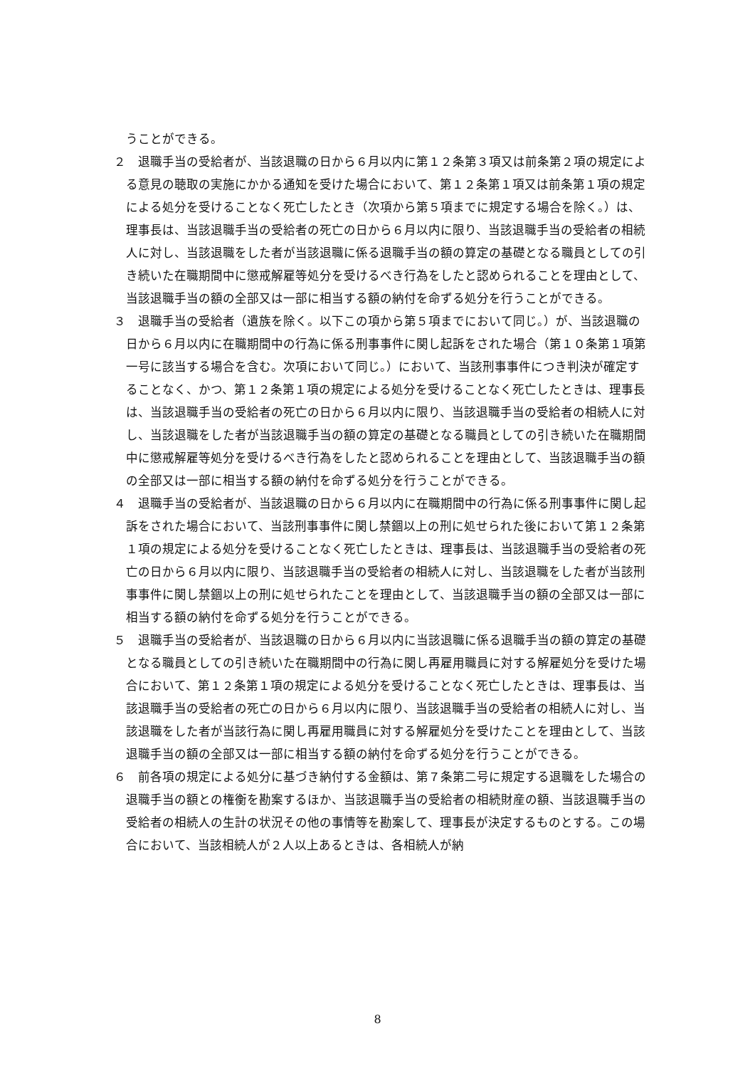うことができる。
２　退職手当の受給者が、当該退職の日から６月以内に第１２条第３項又は前条第２項の規定による意見の聴取の実施にかかる通知を受けた場合において、第１２条第１項又は前条第１項の規定による処分を受けることなく死亡したとき（次項から第５項までに規定する場合を除く。）は、理事長は、当該退職手当の受給者の死亡の日から６月以内に限り、当該退職手当の受給者の相続人に対し、当該退職をした者が当該退職に係る退職手当の額の算定の基礎となる職員としての引き続いた在職期間中に懲戒解雇等処分を受けるべき行為をしたと認められることを理由として、当該退職手当の額の全部又は一部に相当する額の納付を命ずる処分を行うことができる。
３　退職手当の受給者（遺族を除く。以下この項から第５項までにおいて同じ。）が、当該退職の日から６月以内に在職期間中の行為に係る刑事事件に関し起訴をされた場合（第１０条第１項第一号に該当する場合を含む。次項において同じ。）において、当該刑事事件につき判決が確定することなく、かつ、第１２条第１項の規定による処分を受けることなく死亡したときは、理事長は、当該退職手当の受給者の死亡の日から６月以内に限り、当該退職手当の受給者の相続人に対し、当該退職をした者が当該退職手当の額の算定の基礎となる職員としての引き続いた在職期間中に懲戒解雇等処分を受けるべき行為をしたと認められることを理由として、当該退職手当の額の全部又は一部に相当する額の納付を命ずる処分を行うことができる。
４　退職手当の受給者が、当該退職の日から６月以内に在職期間中の行為に係る刑事事件に関し起訴をされた場合において、当該刑事事件に関し禁錮以上の刑に処せられた後において第１２条第１項の規定による処分を受けることなく死亡したときは、理事長は、当該退職手当の受給者の死亡の日から６月以内に限り、当該退職手当の受給者の相続人に対し、当該退職をした者が当該刑事事件に関し禁錮以上の刑に処せられたことを理由として、当該退職手当の額の全部又は一部に相当する額の納付を命ずる処分を行うことができる。
５　退職手当の受給者が、当該退職の日から６月以内に当該退職に係る退職手当の額の算定の基礎となる職員としての引き続いた在職期間中の行為に関し再雇用職員に対する解雇処分を受けた場合において、第１２条第１項の規定による処分を受けることなく死亡したときは、理事長は、当該退職手当の受給者の死亡の日から６月以内に限り、当該退職手当の受給者の相続人に対し、当該退職をした者が当該行為に関し再雇用職員に対する解雇処分を受けたことを理由として、当該退職手当の額の全部又は一部に相当する額の納付を命ずる処分を行うことができる。
６　前各項の規定による処分に基づき納付する金額は、第７条第二号に規定する退職をした場合の退職手当の額との権衡を勘案するほか、当該退職手当の受給者の相続財産の額、当該退職手当の受給者の相続人の生計の状況その他の事情等を勘案して、理事長が決定するものとする。この場合において、当該相続人が２人以上あるときは、各相続人が納
8